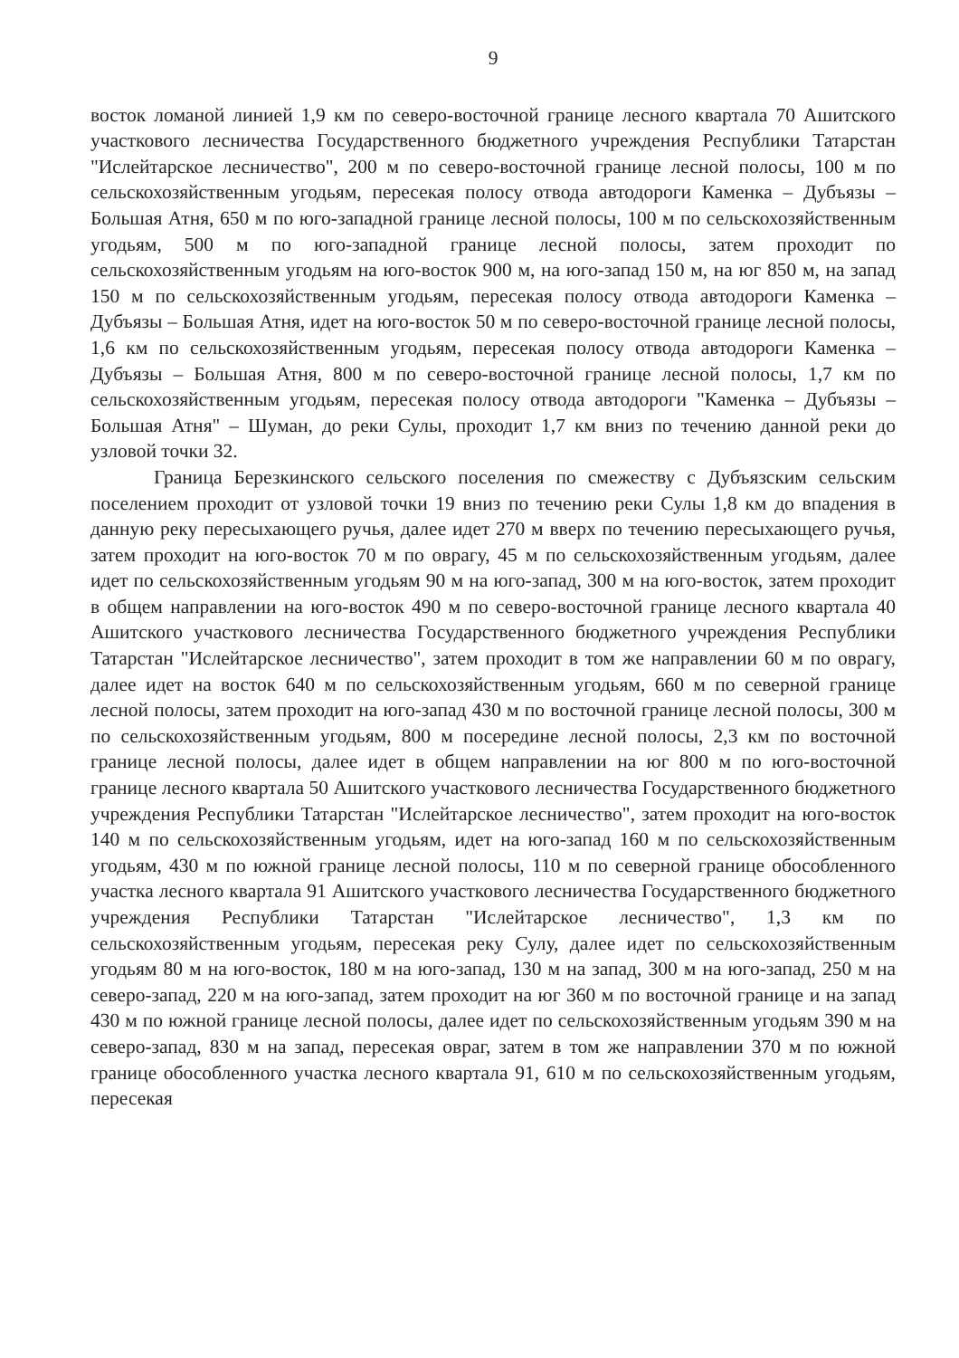9
восток ломаной линией 1,9 км по северо-восточной границе лесного квартала 70 Ашитского участкового лесничества Государственного бюджетного учреждения Республики Татарстан "Ислейтарское лесничество", 200 м по северо-восточной границе лесной полосы, 100 м по сельскохозяйственным угодьям, пересекая полосу отвода автодороги Каменка – Дубъязы – Большая Атня, 650 м по юго-западной границе лесной полосы, 100 м по сельскохозяйственным угодьям, 500 м по юго-западной границе лесной полосы, затем проходит по сельскохозяйственным угодьям на юго-восток 900 м, на юго-запад 150 м, на юг 850 м, на запад 150 м по сельскохозяйственным угодьям, пересекая полосу отвода автодороги Каменка – Дубъязы – Большая Атня, идет на юго-восток 50 м по северо-восточной границе лесной полосы, 1,6 км по сельскохозяйственным угодьям, пересекая полосу отвода автодороги Каменка – Дубъязы – Большая Атня, 800 м по северо-восточной границе лесной полосы, 1,7 км по сельскохозяйственным угодьям, пересекая полосу отвода автодороги "Каменка – Дубъязы – Большая Атня" – Шуман, до реки Сулы, проходит 1,7 км вниз по течению данной реки до узловой точки 32.
Граница Березкинского сельского поселения по смежеству с Дубъязским сельским поселением проходит от узловой точки 19 вниз по течению реки Сулы 1,8 км до впадения в данную реку пересыхающего ручья, далее идет 270 м вверх по течению пересыхающего ручья, затем проходит на юго-восток 70 м по оврагу, 45 м по сельскохозяйственным угодьям, далее идет по сельскохозяйственным угодьям 90 м на юго-запад, 300 м на юго-восток, затем проходит в общем направлении на юго-восток 490 м по северо-восточной границе лесного квартала 40 Ашитского участкового лесничества Государственного бюджетного учреждения Республики Татарстан "Ислейтарское лесничество", затем проходит в том же направлении 60 м по оврагу, далее идет на восток 640 м по сельскохозяйственным угодьям, 660 м по северной границе лесной полосы, затем проходит на юго-запад 430 м по восточной границе лесной полосы, 300 м по сельскохозяйственным угодьям, 800 м посередине лесной полосы, 2,3 км по восточной границе лесной полосы, далее идет в общем направлении на юг 800 м по юго-восточной границе лесного квартала 50 Ашитского участкового лесничества Государственного бюджетного учреждения Республики Татарстан "Ислейтарское лесничество", затем проходит на юго-восток 140 м по сельскохозяйственным угодьям, идет на юго-запад 160 м по сельскохозяйственным угодьям, 430 м по южной границе лесной полосы, 110 м по северной границе обособленного участка лесного квартала 91 Ашитского участкового лесничества Государственного бюджетного учреждения Республики Татарстан "Ислейтарское лесничество", 1,3 км по сельскохозяйственным угодьям, пересекая реку Сулу, далее идет по сельскохозяйственным угодьям 80 м на юго-восток, 180 м на юго-запад, 130 м на запад, 300 м на юго-запад, 250 м на северо-запад, 220 м на юго-запад, затем проходит на юг 360 м по восточной границе и на запад 430 м по южной границе лесной полосы, далее идет по сельскохозяйственным угодьям 390 м на северо-запад, 830 м на запад, пересекая овраг, затем в том же направлении 370 м по южной границе обособленного участка лесного квартала 91, 610 м по сельскохозяйственным угодьям, пересекая